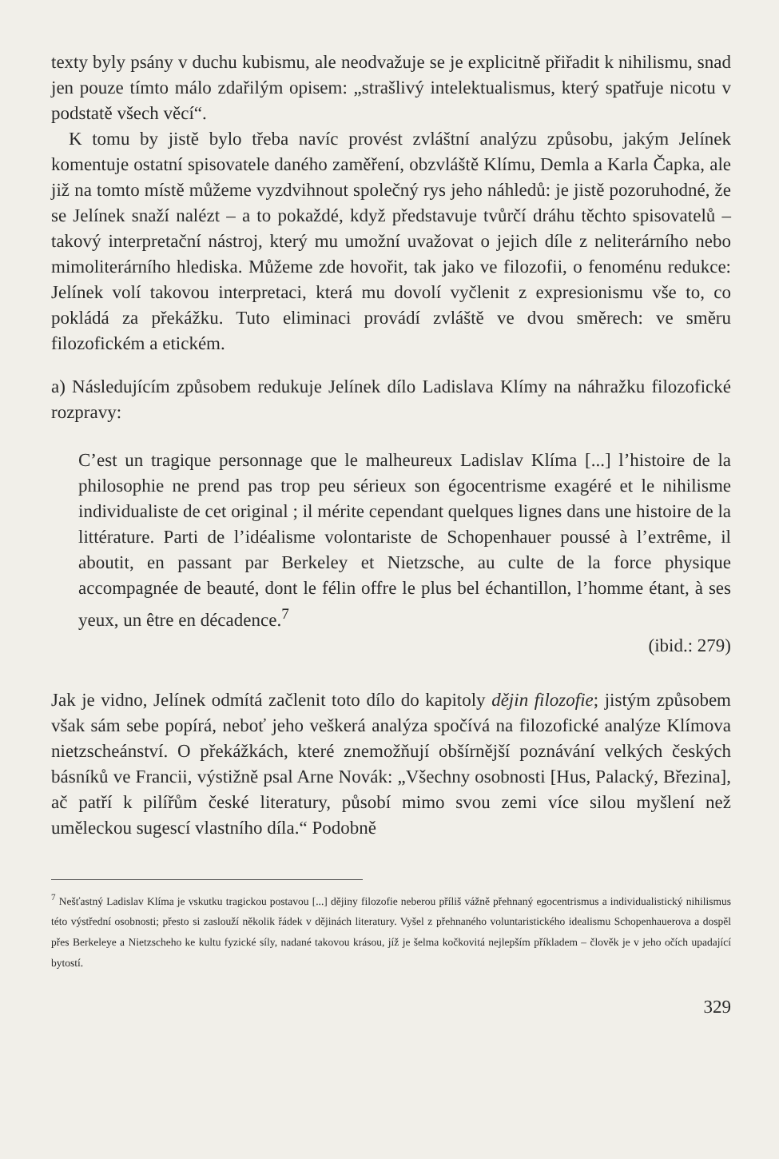texty byly psány v duchu kubismu, ale neodvažuje se je explicitně přiřadit k nihilismu, snad jen pouze tímto málo zdařilým opisem: „strašlivý intelektualismus, který spatřuje nicotu v podstatě všech věcí“.
K tomu by jistě bylo třeba navíc provést zvláštní analýzu způsobu, jakým Jelínek komentuje ostatní spisovatele daného zaměření, obzvláště Klímu, Demla a Karla Čapka, ale již na tomto místě můžeme vyzdvihnout společný rys jeho náhledů: je jistě pozoruhodné, že se Jelínek snaží nalézt – a to pokaždé, když představuje tvůrčí dráhu těchto spisovatelů – takový interpretační nástroj, který mu umožní uvažovat o jejich díle z neliterárního nebo mimoliterárního hlediska. Můžeme zde hovořit, tak jako ve filozofii, o fenoménu redukce: Jelínek volí takovou interpretaci, která mu dovolí vyčlenit z expresionismu vše to, co pokládá za překážku. Tuto eliminaci provádí zvláště ve dvou směrech: ve směru filozofickém a etickém.
a) Následujícím způsobem redukuje Jelínek dílo Ladislava Klímy na náhražku filozofické rozpravy:
C’est un tragique personnage que le malheureux Ladislav Klíma [...] l’histoire de la philosophie ne prend pas trop peu sérieux son égocentrisme exagéré et le nihilisme individualiste de cet original ; il mérite cependant quelques lignes dans une histoire de la littérature. Parti de l’idéalisme volontariste de Schopenhauer poussé à l’extrême, il aboutit, en passant par Berkeley et Nietzsche, au culte de la force physique accompagnée de beauté, dont le félin offre le plus bel échantillon, l’homme étant, à ses yeux, un être en décadence.<sup>7</sup>
(ibid.: 279)
Jak je vidno, Jelínek odmítá začlenit toto dílo do kapitoly dějin filozofie; jistým způsobem však sám sebe popírá, neboť jeho veškerá analýza spočívá na filozofické analýze Klímova nietzscheánství. O překážkách, které znemožňují obšírnější poznávání velkých českých básníků ve Francii, výstižně psal Arne Novák: „Všechny osobnosti [Hus, Palacký, Březina], ač patří k pilířům české literatury, působí mimo svou zemi více silou myšlení než uměleckou sugescí vlastního díla.“ Podobně
<sup>7</sup> Nešťastný Ladislav Klíma je vskutku tragickou postavou [...] dějiny filozofie neberou příliš vážně přehnaný egocentrismus a individualistický nihilismus této výstřední osobnosti; přesto si zaslouží několik řádek v dějinách literatury. Vyšel z přehnaného voluntaristického idealismu Schopenhauerova a dospěl přes Berkeleye a Nietzscheho ke kultu fyzické síly, nadané takovou krásou, jíž je šelma kočkovitá nejlepším příkladem – člověk je v jeho očích upadající bytostí.
329